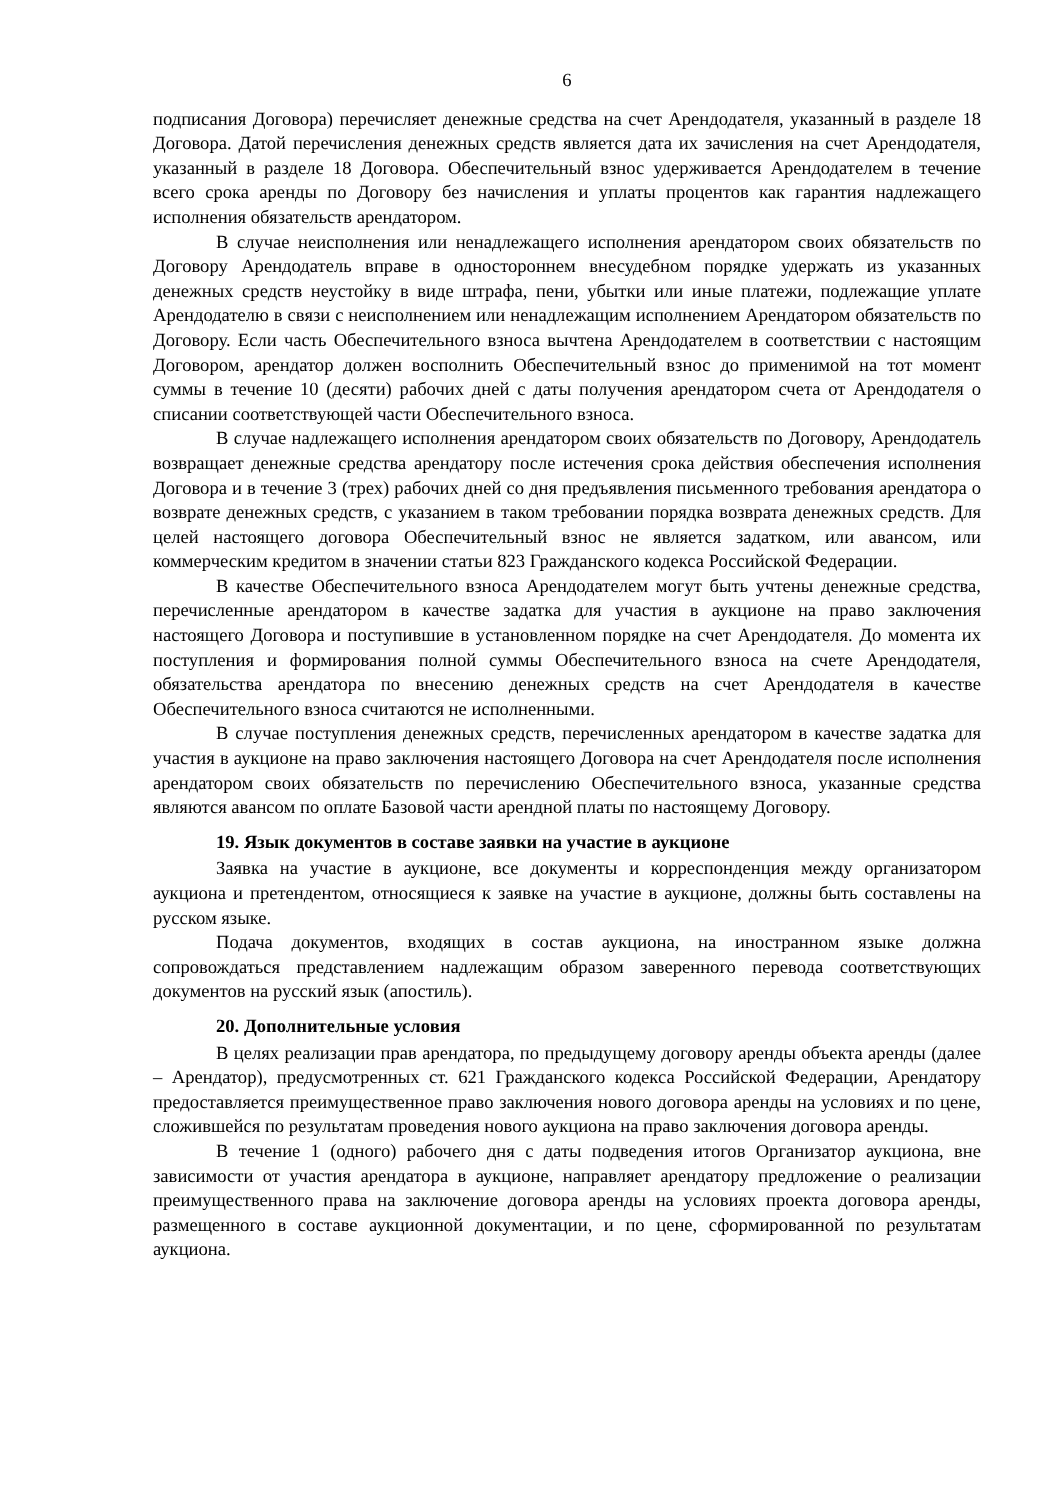6
подписания Договора) перечисляет денежные средства на счет Арендодателя, указанный в разделе 18 Договора. Датой перечисления денежных средств является дата их зачисления на счет Арендодателя, указанный в разделе 18 Договора. Обеспечительный взнос удерживается Арендодателем в течение всего срока аренды по Договору без начисления и уплаты процентов как гарантия надлежащего исполнения обязательств арендатором.
В случае неисполнения или ненадлежащего исполнения арендатором своих обязательств по Договору Арендодатель вправе в одностороннем внесудебном порядке удержать из указанных денежных средств неустойку в виде штрафа, пени, убытки или иные платежи, подлежащие уплате Арендодателю в связи с неисполнением или ненадлежащим исполнением Арендатором обязательств по Договору. Если часть Обеспечительного взноса вычтена Арендодателем в соответствии с настоящим Договором, арендатор должен восполнить Обеспечительный взнос до применимой на тот момент суммы в течение 10 (десяти) рабочих дней с даты получения арендатором счета от Арендодателя о списании соответствующей части Обеспечительного взноса.
В случае надлежащего исполнения арендатором своих обязательств по Договору, Арендодатель возвращает денежные средства арендатору после истечения срока действия обеспечения исполнения Договора и в течение 3 (трех) рабочих дней со дня предъявления письменного требования арендатора о возврате денежных средств, с указанием в таком требовании порядка возврата денежных средств. Для целей настоящего договора Обеспечительный взнос не является задатком, или авансом, или коммерческим кредитом в значении статьи 823 Гражданского кодекса Российской Федерации.
В качестве Обеспечительного взноса Арендодателем могут быть учтены денежные средства, перечисленные арендатором в качестве задатка для участия в аукционе на право заключения настоящего Договора и поступившие в установленном порядке на счет Арендодателя. До момента их поступления и формирования полной суммы Обеспечительного взноса на счете Арендодателя, обязательства арендатора по внесению денежных средств на счет Арендодателя в качестве Обеспечительного взноса считаются не исполненными.
В случае поступления денежных средств, перечисленных арендатором в качестве задатка для участия в аукционе на право заключения настоящего Договора на счет Арендодателя после исполнения арендатором своих обязательств по перечислению Обеспечительного взноса, указанные средства являются авансом по оплате Базовой части арендной платы по настоящему Договору.
19. Язык документов в составе заявки на участие в аукционе
Заявка на участие в аукционе, все документы и корреспонденция между организатором аукциона и претендентом, относящиеся к заявке на участие в аукционе, должны быть составлены на русском языке.
Подача документов, входящих в состав аукциона, на иностранном языке должна сопровождаться представлением надлежащим образом заверенного перевода соответствующих документов на русский язык (апостиль).
20. Дополнительные условия
В целях реализации прав арендатора, по предыдущему договору аренды объекта аренды (далее – Арендатор), предусмотренных ст. 621 Гражданского кодекса Российской Федерации, Арендатору предоставляется преимущественное право заключения нового договора аренды на условиях и по цене, сложившейся по результатам проведения нового аукциона на право заключения договора аренды.
В течение 1 (одного) рабочего дня с даты подведения итогов Организатор аукциона, вне зависимости от участия арендатора в аукционе, направляет арендатору предложение о реализации преимущественного права на заключение договора аренды на условиях проекта договора аренды, размещенного в составе аукционной документации, и по цене, сформированной по результатам аукциона.